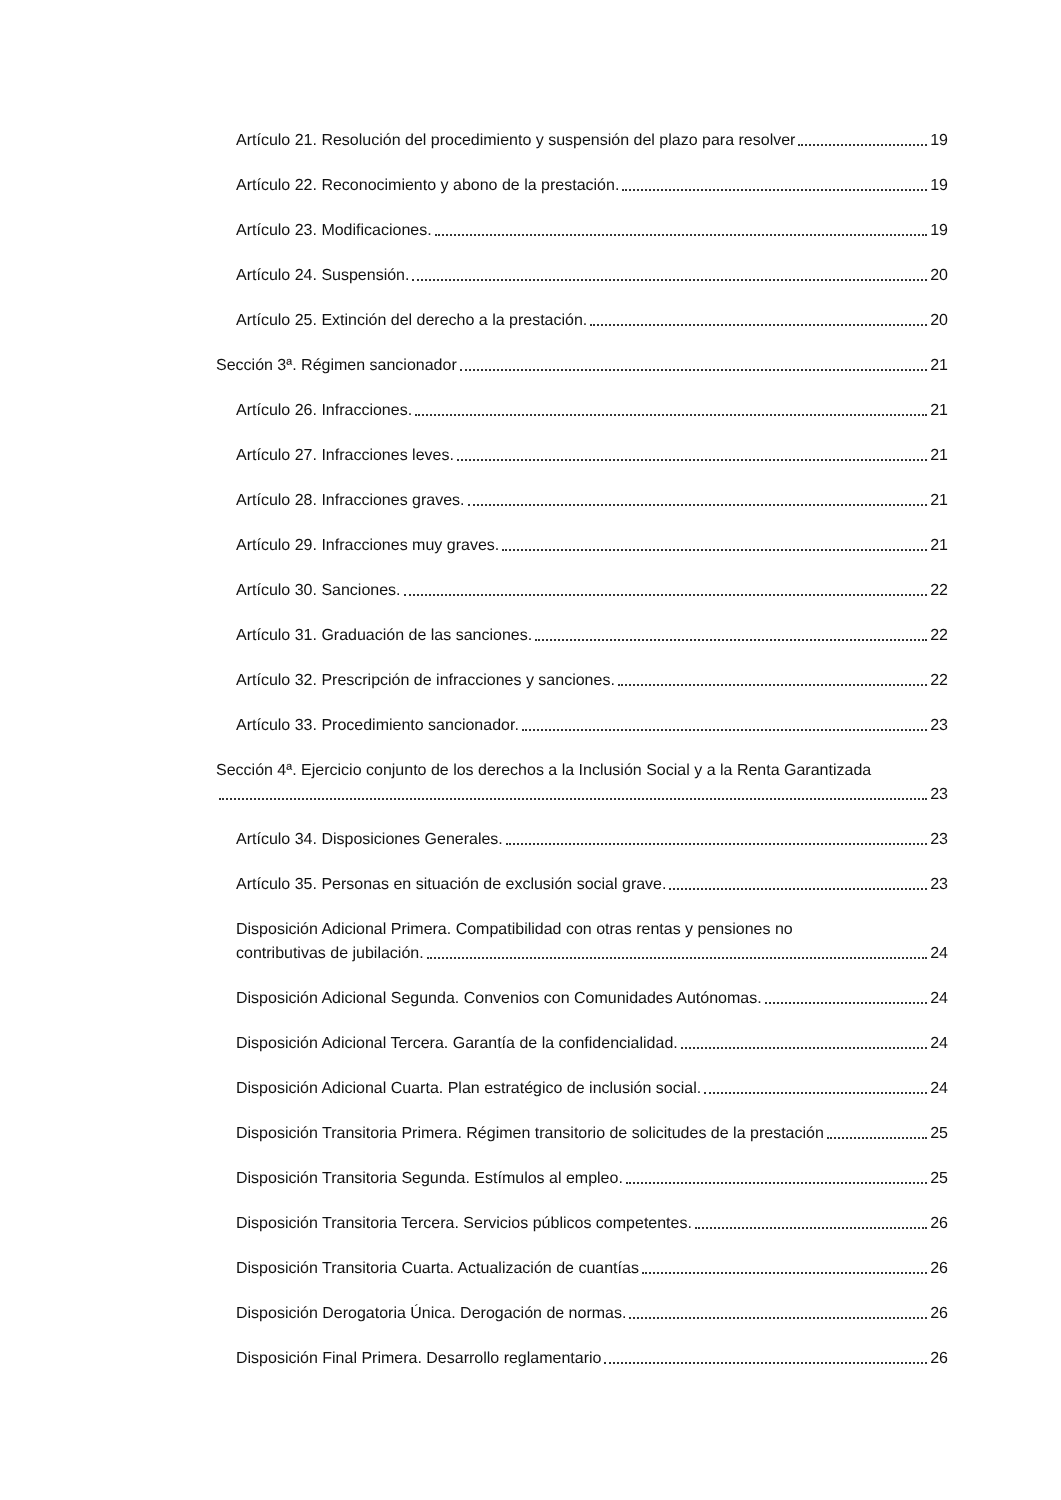Artículo 21. Resolución del procedimiento y suspensión del plazo para resolver 19
Artículo 22. Reconocimiento y abono de la prestación. 19
Artículo 23. Modificaciones. 19
Artículo 24. Suspensión. 20
Artículo 25. Extinción del derecho a la prestación. 20
Sección 3ª. Régimen sancionador 21
Artículo 26. Infracciones. 21
Artículo 27. Infracciones leves. 21
Artículo 28. Infracciones graves. 21
Artículo 29. Infracciones muy graves. 21
Artículo 30. Sanciones. 22
Artículo 31. Graduación de las sanciones. 22
Artículo 32. Prescripción de infracciones y sanciones. 22
Artículo 33. Procedimiento sancionador. 23
Sección 4ª. Ejercicio conjunto de los derechos a la Inclusión Social y a la Renta Garantizada 23
Artículo 34. Disposiciones Generales. 23
Artículo 35. Personas en situación de exclusión social grave. 23
Disposición Adicional Primera. Compatibilidad con otras rentas y pensiones no contributivas de jubilación. 24
Disposición Adicional Segunda. Convenios con Comunidades Autónomas. 24
Disposición Adicional Tercera. Garantía de la confidencialidad. 24
Disposición Adicional Cuarta. Plan estratégico de inclusión social. 24
Disposición Transitoria Primera. Régimen transitorio de solicitudes de la prestación 25
Disposición Transitoria Segunda. Estímulos al empleo. 25
Disposición Transitoria Tercera. Servicios públicos competentes. 26
Disposición Transitoria Cuarta. Actualización de cuantías 26
Disposición Derogatoria Única. Derogación de normas. 26
Disposición Final Primera. Desarrollo reglamentario 26